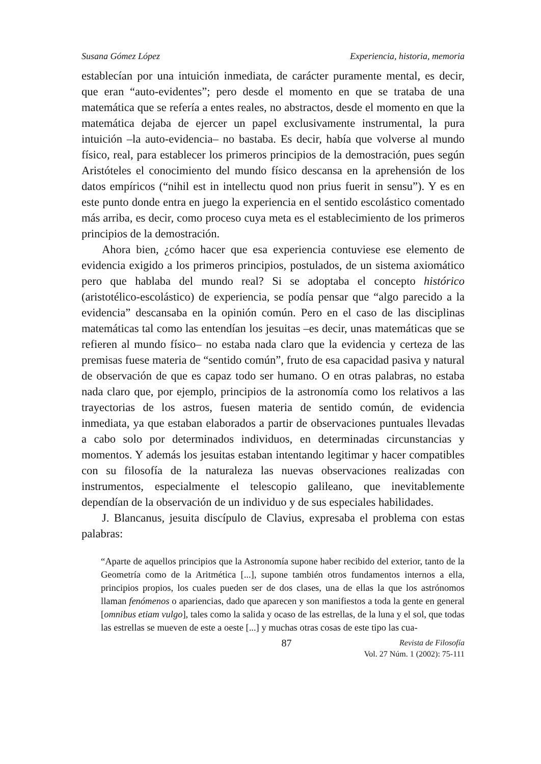Susana Gómez López Experiencia, historia, memoria
establecían por una intuición inmediata, de carácter puramente mental, es decir, que eran “auto-evidentes”; pero desde el momento en que se trataba de una matemática que se refería a entes reales, no abstractos, desde el momento en que la matemática dejaba de ejercer un papel exclusivamente instrumental, la pura intuición –la auto-evidencia– no bastaba. Es decir, había que volverse al mundo físico, real, para establecer los primeros principios de la demostración, pues según Aristóteles el conocimiento del mundo físico descansa en la aprehensión de los datos empíricos (“nihil est in intellectu quod non prius fuerit in sensu”). Y es en este punto donde entra en juego la experiencia en el sentido escolástico comentado más arriba, es decir, como proceso cuya meta es el establecimiento de los primeros principios de la demostración.
Ahora bien, ¿cómo hacer que esa experiencia contuviese ese elemento de evidencia exigido a los primeros principios, postulados, de un sistema axiomático pero que hablaba del mundo real? Si se adoptaba el concepto histórico (aristotélico-escolástico) de experiencia, se podía pensar que “algo parecido a la evidencia” descansaba en la opinión común. Pero en el caso de las disciplinas matemáticas tal como las entendían los jesuitas –es decir, unas matemáticas que se refieren al mundo físico– no estaba nada claro que la evidencia y certeza de las premisas fuese materia de “sentido común”, fruto de esa capacidad pasiva y natural de observación de que es capaz todo ser humano. O en otras palabras, no estaba nada claro que, por ejemplo, principios de la astronomía como los relativos a las trayectorias de los astros, fuesen materia de sentido común, de evidencia inmediata, ya que estaban elaborados a partir de observaciones puntuales llevadas a cabo solo por determinados individuos, en determinadas circunstancias y momentos. Y además los jesuitas estaban intentando legitimar y hacer compatibles con su filosofía de la naturaleza las nuevas observaciones realizadas con instrumentos, especialmente el telescopio galileano, que inevitablemente dependían de la observación de un individuo y de sus especiales habilidades.
J. Blancanus, jesuita discípulo de Clavius, expresaba el problema con estas palabras:
“Aparte de aquellos principios que la Astronomía supone haber recibido del exterior, tanto de la Geometría como de la Aritmética [...], supone también otros fundamentos internos a ella, principios propios, los cuales pueden ser de dos clases, una de ellas la que los astrónomos llaman fenómenos o apariencias, dado que aparecen y son manifiestos a toda la gente en general [omnibus etiam vulgo], tales como la salida y ocaso de las estrellas, de la luna y el sol, que todas las estrellas se mueven de este a oeste [...] y muchas otras cosas de este tipo las cua-
87 Revista de Filosofía
Vol. 27 Núm. 1 (2002): 75-111